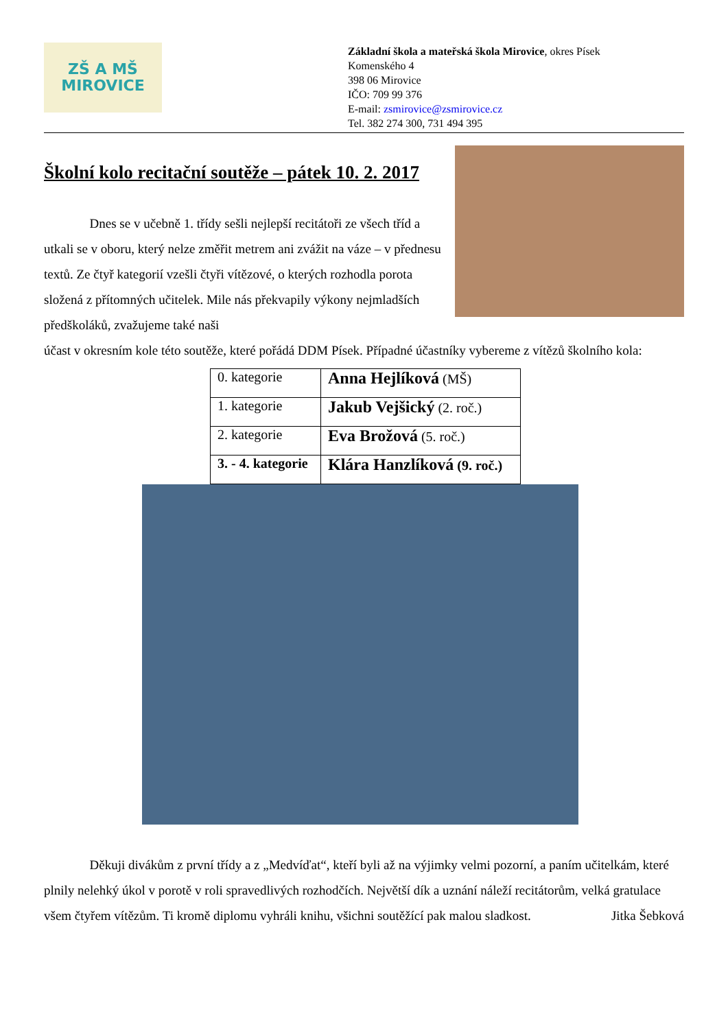ZŠ A MŠ
MIROVICE
Základní škola a mateřská škola Mirovice, okres Písek
Komenského 4
398 06 Mirovice
IČO: 709 99 376
E-mail: zsmirovice@zsmirovice.cz
Tel. 382 274 300, 731 494 395
Školní kolo recitační soutěže – pátek 10. 2. 2017
    Dnes se v učebně 1. třídy sešli nejlepší recitátoři ze všech tříd a utkali se v oboru, který nelze změřit metrem ani zvážit na váze – v přednesu textů. Ze čtyř kategorií vzešli čtyři vítězové, o kterých rozhodla porota složená z přítomných učitelek. Mile nás překvapily výkony nejmladších předškoláků, zvažujeme také naši
účast v okresním kole této soutěže, které pořádá DDM Písek. Případné účastníky vybereme z vítězů školního kola:
| 0. kategorie | Anna Hejlíková (MŠ) |
| 1. kategorie | Jakub Vejšický (2. roč.) |
| 2. kategorie | Eva Brožová (5. roč.) |
| 3. - 4. kategorie | Klára Hanzlíková (9. roč.) |
    Děkuji divákům z první třídy a z „Medvíďat“, kteří byli až na výjimky velmi pozorní, a paním učitelkám, které plnily nelehký úkol v porotě v roli spravedlivých rozhodčích. Největší dík a uznání náleží recitátorům, velká gratulace všem čtyřem vítězům. Ti kromě diplomu vyhráli knihu, všichni soutěžící pak malou sladkost. Jitka Šebková